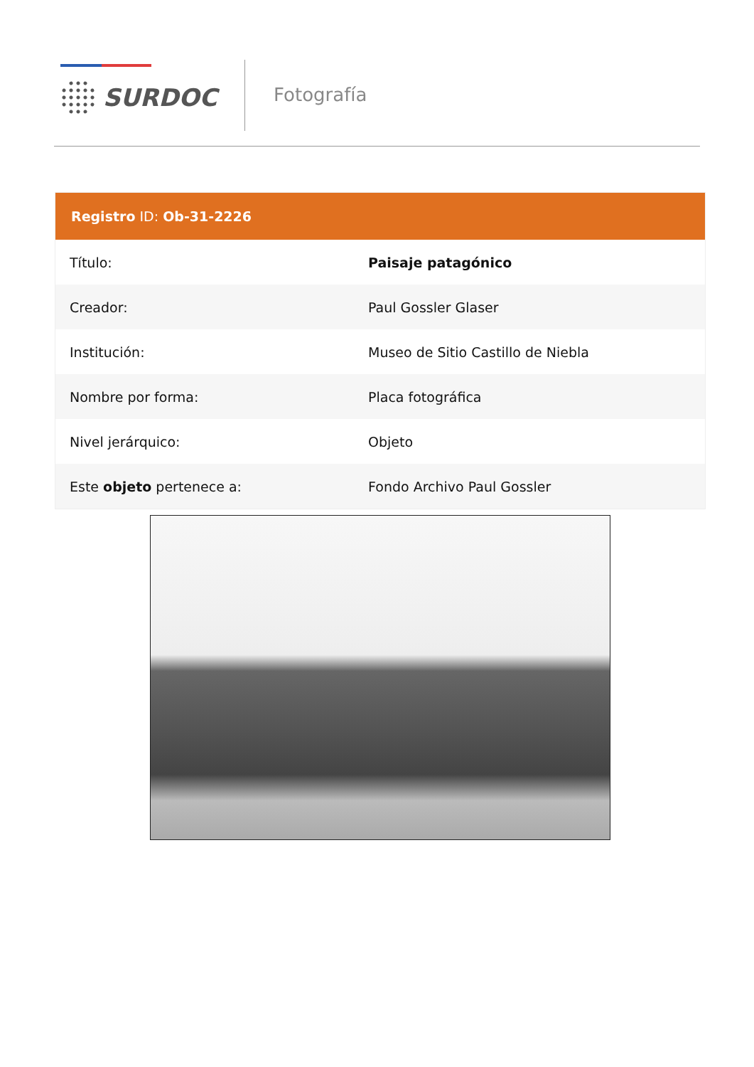SURDOC Fotografía
| Registro ID: Ob-31-2226 | |
| --- | --- |
| Título: | Paisaje patagónico |
| Creador: | Paul Gossler Glaser |
| Institución: | Museo de Sitio Castillo de Niebla |
| Nombre por forma: | Placa fotográfica |
| Nivel jerárquico: | Objeto |
| Este objeto pertenece a: | Fondo Archivo Paul Gossler |